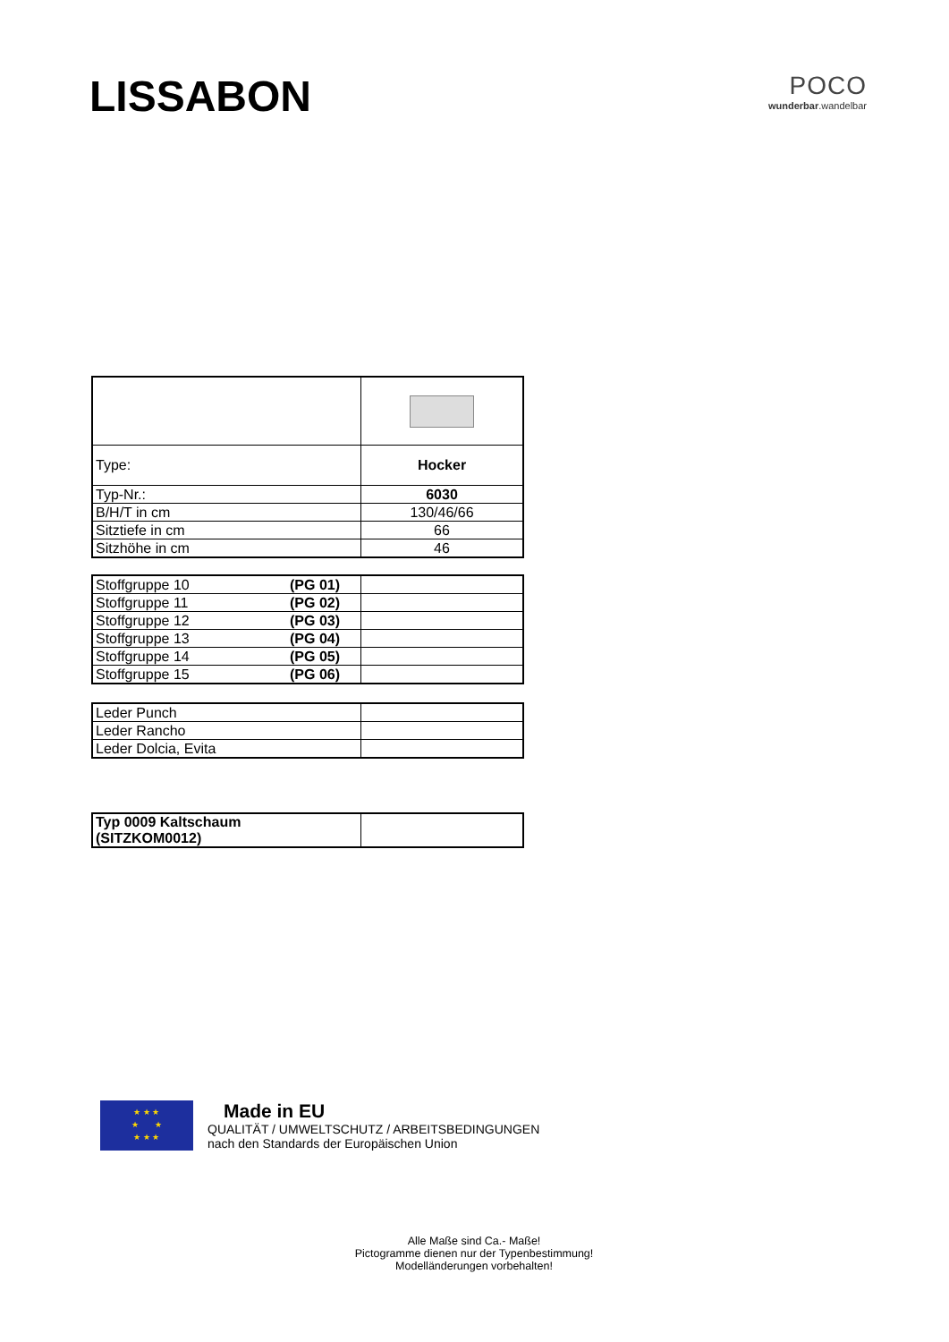LISSABON
POCO
wunderbar.wandelbar
| Type: | Hocker |
| Typ-Nr.: | 6030 |
| B/H/T in cm | 130/46/66 |
| Sitztiefe in cm | 66 |
| Sitzhöhe in cm | 46 |
| Stoffgruppe 10 (PG 01) | |
| Stoffgruppe 11 (PG 02) | |
| Stoffgruppe 12 (PG 03) | |
| Stoffgruppe 13 (PG 04) | |
| Stoffgruppe 14 (PG 05) | |
| Stoffgruppe 15 (PG 06) | |
| Leder Punch | |
| Leder Rancho | |
| Leder Dolcia, Evita | |
| Typ 0009 Kaltschaum (SITZKOM0012) | |
★ ★ ★
★ ★
★ ★ ★
Made in EU
QUALITÄT / UMWELTSCHUTZ / ARBEITSBEDINGUNGEN
nach den Standards der Europäischen Union
Alle Maße sind Ca.- Maße!
Pictogramme dienen nur der Typenbestimmung!
Modelländerungen vorbehalten!